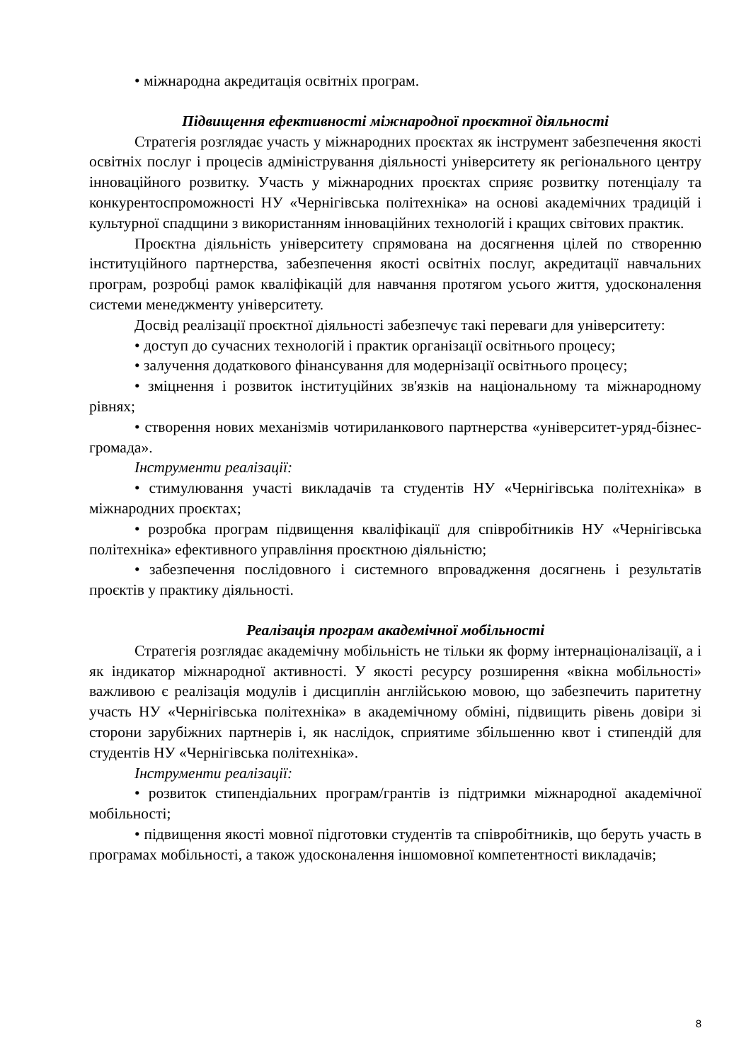• міжнародна акредитація освітніх програм.
Підвищення ефективності міжнародної проєктної діяльності
Стратегія розглядає участь у міжнародних проєктах як інструмент забезпечення якості освітніх послуг і процесів адміністрування діяльності університету як регіонального центру інноваційного розвитку. Участь у міжнародних проєктах сприяє розвитку потенціалу та конкурентоспроможності НУ «Чернігівська політехніка» на основі академічних традицій і культурної спадщини з використанням інноваційних технологій і кращих світових практик.
Проєктна діяльність університету спрямована на досягнення цілей по створенню інституційного партнерства, забезпечення якості освітніх послуг, акредитації навчальних програм, розробці рамок кваліфікацій для навчання протягом усього життя, удосконалення системи менеджменту університету.
Досвід реалізації проєктної діяльності забезпечує такі переваги для університету:
• доступ до сучасних технологій і практик організації освітнього процесу;
• залучення додаткового фінансування для модернізації освітнього процесу;
• зміцнення і розвиток інституційних зв'язків на національному та міжнародному рівнях;
• створення нових механізмів чотириланкового партнерства «університет-уряд-бізнес-громада».
Інструменти реалізації:
• стимулювання участі викладачів та студентів НУ «Чернігівська політехніка» в міжнародних проєктах;
• розробка програм підвищення кваліфікації для співробітників НУ «Чернігівська політехніка» ефективного управління проєктною діяльністю;
• забезпечення послідовного і системного впровадження досягнень і результатів проєктів у практику діяльності.
Реалізація програм академічної мобільності
Стратегія розглядає академічну мобільність не тільки як форму інтернаціоналізації, а і як індикатор міжнародної активності. У якості ресурсу розширення «вікна мобільності» важливою є реалізація модулів і дисциплін англійською мовою, що забезпечить паритетну участь НУ «Чернігівська політехніка» в академічному обміні, підвищить рівень довіри зі сторони зарубіжних партнерів і, як наслідок, сприятиме збільшенню квот і стипендій для студентів НУ «Чернігівська політехніка».
Інструменти реалізації:
• розвиток стипендіальних програм/грантів із підтримки міжнародної академічної мобільності;
• підвищення якості мовної підготовки студентів та співробітників, що беруть участь в програмах мобільності, а також удосконалення іншомовної компетентності викладачів;
8